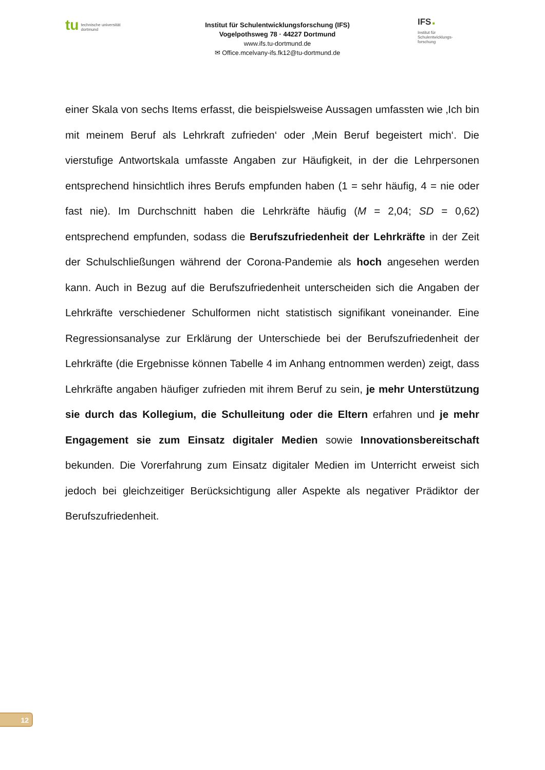tu technische universität
dortmund
Institut für Schulentwicklungsforschung (IFS)
Vogelpothsweg 78 · 44227 Dortmund
www.ifs.tu-dortmund.de
✉ Office.mcelvany-ifs.fk12@tu-dortmund.de
IFS ■
Institut für
Schulentwicklungs-
forschung
einer Skala von sechs Items erfasst, die beispielsweise Aussagen umfassten wie ‚Ich bin mit meinem Beruf als Lehrkraft zufrieden‘ oder ‚Mein Beruf begeistert mich‘. Die vierstufige Antwortskala umfasste Angaben zur Häufigkeit, in der die Lehrpersonen entsprechend hinsichtlich ihres Berufs empfunden haben (1 = sehr häufig, 4 = nie oder fast nie). Im Durchschnitt haben die Lehrkräfte häufig (M = 2,04; SD = 0,62) entsprechend empfunden, sodass die Berufszufriedenheit der Lehrkräfte in der Zeit der Schulschließungen während der Corona-Pandemie als hoch angesehen werden kann. Auch in Bezug auf die Berufszufriedenheit unterscheiden sich die Angaben der Lehrkräfte verschiedener Schulformen nicht statistisch signifikant voneinander. Eine Regressionsanalyse zur Erklärung der Unterschiede bei der Berufszufriedenheit der Lehrkräfte (die Ergebnisse können Tabelle 4 im Anhang entnommen werden) zeigt, dass Lehrkräfte angaben häufiger zufrieden mit ihrem Beruf zu sein, je mehr Unterstützung sie durch das Kollegium, die Schulleitung oder die Eltern erfahren und je mehr Engagement sie zum Einsatz digitaler Medien sowie Innovationsbereitschaft bekunden. Die Vorerfahrung zum Einsatz digitaler Medien im Unterricht erweist sich jedoch bei gleichzeitiger Berücksichtigung aller Aspekte als negativer Prädiktor der Berufszufriedenheit.
12